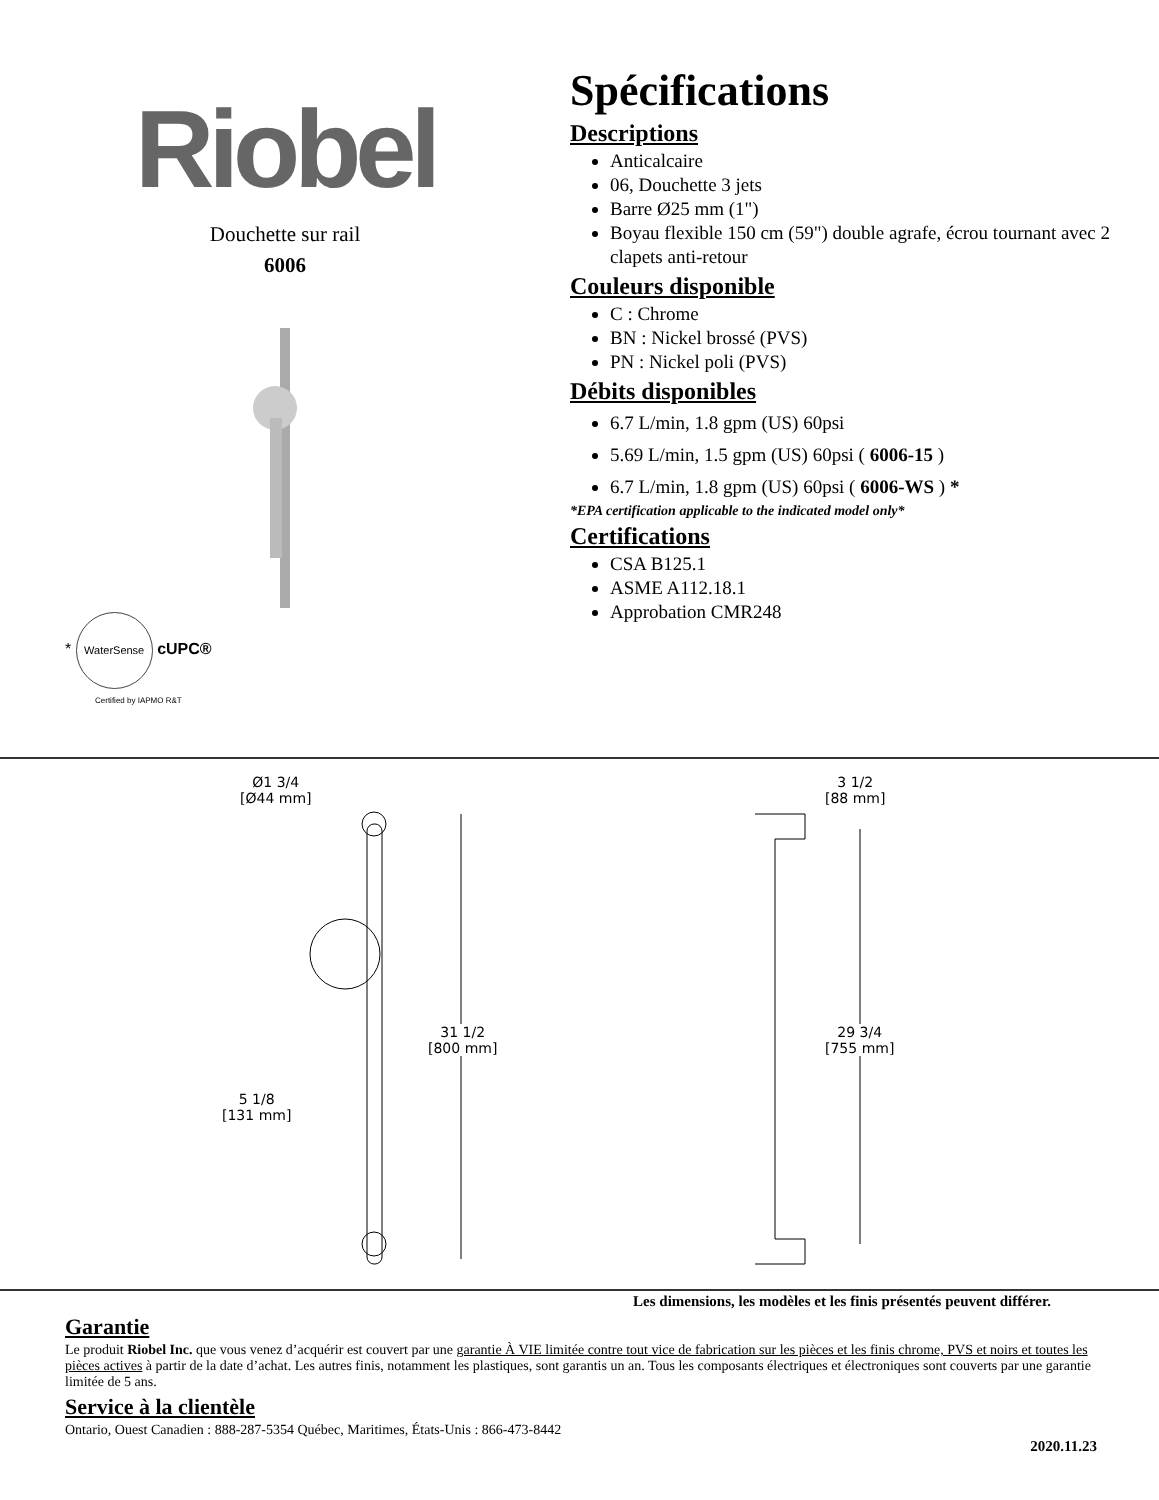Riobel
Douchette sur rail
6006
* WaterSense cUPC®
Certified by IAPMO R&T
Spécifications
Descriptions
Anticalcaire
06, Douchette 3 jets
Barre Ø25 mm (1")
Boyau flexible 150 cm (59") double agrafe, écrou tournant avec 2 clapets anti-retour
Couleurs disponible
C : Chrome
BN : Nickel brossé (PVS)
PN : Nickel poli (PVS)
Débits disponibles
6.7 L/min, 1.8 gpm (US) 60psi
5.69 L/min, 1.5 gpm (US) 60psi ( 6006-15 )
6.7 L/min, 1.8 gpm (US) 60psi ( 6006-WS ) *
*EPA certification applicable to the indicated model only*
Certifications
CSA B125.1
ASME A112.18.1
Approbation CMR248
Ø1 3/4
[Ø44 mm]
3 1/2
[88 mm]
31 1/2
[800 mm]
29 3/4
[755 mm]
5 1/8
[131 mm]
Les dimensions, les modèles et les finis présentés peuvent différer.
Garantie
Le produit Riobel Inc. que vous venez d’acquérir est couvert par une garantie À VIE limitée contre tout vice de fabrication sur les pièces et les finis chrome, PVS et noirs et toutes les pièces actives à partir de la date d’achat. Les autres finis, notamment les plastiques, sont garantis un an. Tous les composants électriques et électroniques sont couverts par une garantie limitée de 5 ans.
Service à la clientèle
Ontario, Ouest Canadien : 888-287-5354 Québec, Maritimes, États-Unis : 866-473-8442
2020.11.23